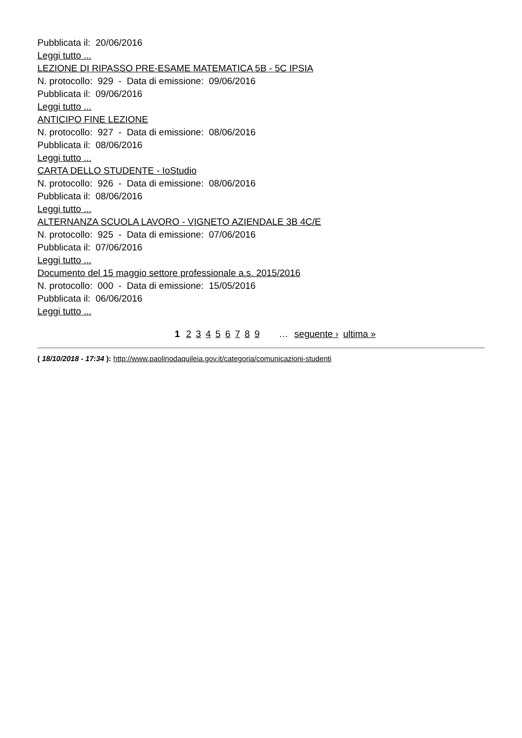Pubblicata il: 20/06/2016
Leggi tutto ...
LEZIONE DI RIPASSO PRE-ESAME MATEMATICA 5B - 5C IPSIA
N. protocollo: 929 - Data di emissione: 09/06/2016
Pubblicata il: 09/06/2016
Leggi tutto ...
ANTICIPO FINE LEZIONE
N. protocollo: 927 - Data di emissione: 08/06/2016
Pubblicata il: 08/06/2016
Leggi tutto ...
CARTA DELLO STUDENTE - IoStudio
N. protocollo: 926 - Data di emissione: 08/06/2016
Pubblicata il: 08/06/2016
Leggi tutto ...
ALTERNANZA SCUOLA LAVORO - VIGNETO AZIENDALE 3B 4C/E
N. protocollo: 925 - Data di emissione: 07/06/2016
Pubblicata il: 07/06/2016
Leggi tutto ...
Documento del 15 maggio settore professionale a.s. 2015/2016
N. protocollo: 000 - Data di emissione: 15/05/2016
Pubblicata il: 06/06/2016
Leggi tutto ...
1 2 3 4 5 6 7 8 9 … seguente › ultima »
( 18/10/2018 - 17:34 ): http://www.paolinodaquileia.gov.it/categoria/comunicazioni-studenti